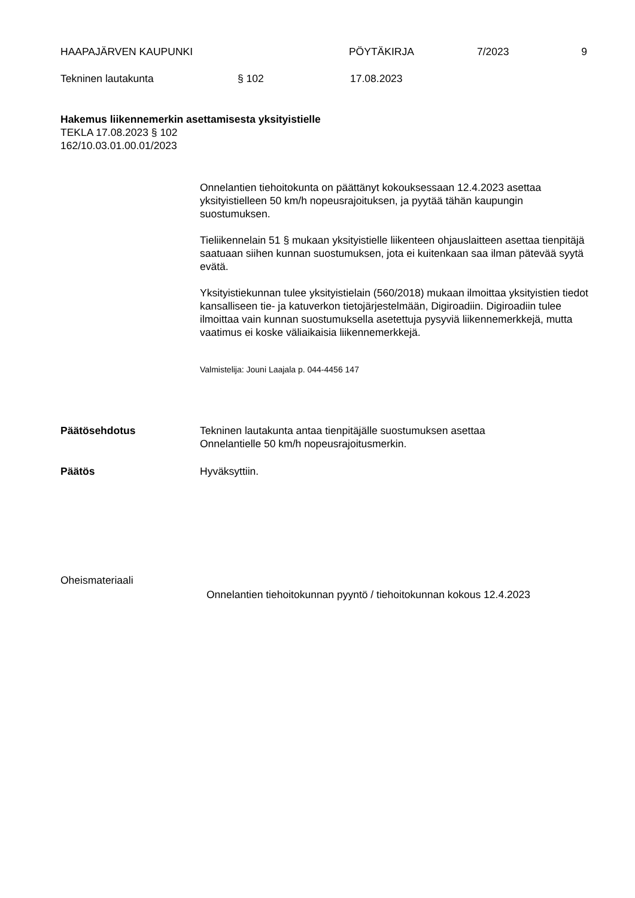HAAPAJÄRVEN KAUPUNKI PÖYTÄKIRJA 7/2023 9
Tekninen lautakunta § 102 17.08.2023
Hakemus liikennemerkin asettamisesta yksityistielle
TEKLA 17.08.2023 § 102
162/10.03.01.00.01/2023
Onnelantien tiehoitokunta on päättänyt kokouksessaan 12.4.2023 asettaa yksityistielleen 50 km/h nopeusrajoituksen, ja pyytää tähän kaupungin suostumuksen.
Tieliikennelain 51 § mukaan yksityistielle liikenteen ohjauslaitteen asettaa tienpitäjä saatuaan siihen kunnan suostumuksen, jota ei kuitenkaan saa ilman pätevää syytä evätä.
Yksityistiekunnan tulee yksityistielain (560/2018) mukaan ilmoittaa yksityistien tiedot kansalliseen tie- ja katuverkon tietojärjestelmään, Digiroadiin. Digiroadiin tulee ilmoittaa vain kunnan suostumuksella asetettuja pysyviä liikennemerkkejä, mutta vaatimus ei koske väliaikaisia liikennemerkkejä.
Valmistelija: Jouni Laajala p. 044-4456 147
Päätösehdotus Tekninen lautakunta antaa tienpitäjälle suostumuksen asettaa
Onnelantielle 50 km/h nopeusrajoitusmerkin.
Päätös Hyväksyttiin.
Oheismateriaali
Onnelantien tiehoitokunnan pyyntö / tiehoitokunnan kokous 12.4.2023